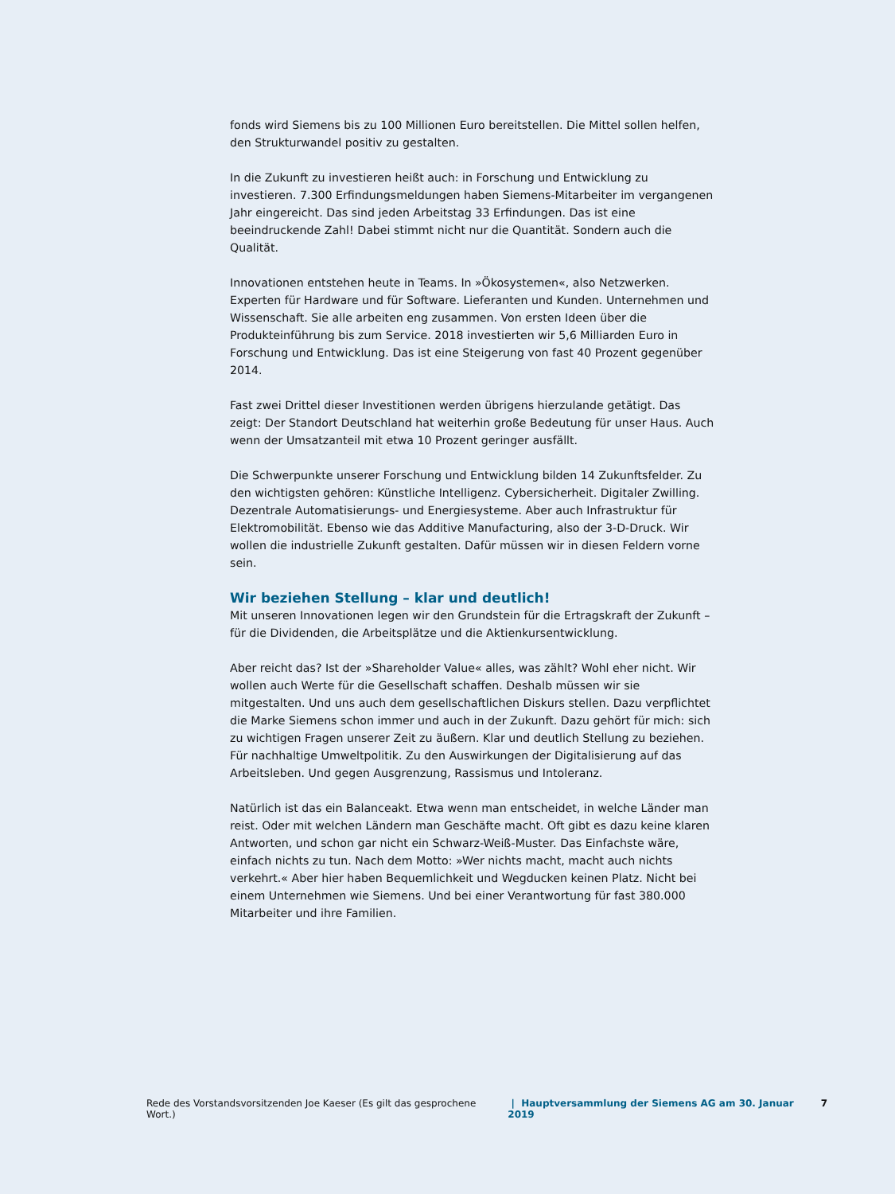fonds wird Siemens bis zu 100 Millionen Euro bereitstellen. Die Mittel sollen helfen, den Strukturwandel positiv zu gestalten.
In die Zukunft zu investieren heißt auch: in Forschung und Entwicklung zu investieren. 7.300 Erfindungsmeldungen haben Siemens-Mitarbeiter im vergangenen Jahr eingereicht. Das sind jeden Arbeitstag 33 Erfindungen. Das ist eine beeindruckende Zahl! Dabei stimmt nicht nur die Quantität. Sondern auch die Qualität.
Innovationen entstehen heute in Teams. In »Ökosystemen«, also Netzwerken. Experten für Hardware und für Software. Lieferanten und Kunden. Unternehmen und Wissenschaft. Sie alle arbeiten eng zusammen. Von ersten Ideen über die Produkteinführung bis zum Service. 2018 investierten wir 5,6 Milliarden Euro in Forschung und Entwicklung. Das ist eine Steigerung von fast 40 Prozent gegenüber 2014.
Fast zwei Drittel dieser Investitionen werden übrigens hierzulande getätigt. Das zeigt: Der Standort Deutschland hat weiterhin große Bedeutung für unser Haus. Auch wenn der Umsatzanteil mit etwa 10 Prozent geringer ausfällt.
Die Schwerpunkte unserer Forschung und Entwicklung bilden 14 Zukunftsfelder. Zu den wichtigsten gehören: Künstliche Intelligenz. Cybersicherheit. Digitaler Zwilling. Dezentrale Automatisierungs- und Energiesysteme. Aber auch Infrastruktur für Elektromobilität. Ebenso wie das Additive Manufacturing, also der 3-D-Druck. Wir wollen die industrielle Zukunft gestalten. Dafür müssen wir in diesen Feldern vorne sein.
Wir beziehen Stellung – klar und deutlich!
Mit unseren Innovationen legen wir den Grundstein für die Ertragskraft der Zukunft – für die Dividenden, die Arbeitsplätze und die Aktienkursentwicklung.
Aber reicht das? Ist der »Shareholder Value« alles, was zählt? Wohl eher nicht. Wir wollen auch Werte für die Gesellschaft schaffen. Deshalb müssen wir sie mitgestalten. Und uns auch dem gesellschaftlichen Diskurs stellen. Dazu verpflichtet die Marke Siemens schon immer und auch in der Zukunft. Dazu gehört für mich: sich zu wichtigen Fragen unserer Zeit zu äußern. Klar und deutlich Stellung zu beziehen. Für nachhaltige Umweltpolitik. Zu den Auswirkungen der Digitalisierung auf das Arbeitsleben. Und gegen Ausgrenzung, Rassismus und Intoleranz.
Natürlich ist das ein Balanceakt. Etwa wenn man entscheidet, in welche Länder man reist. Oder mit welchen Ländern man Geschäfte macht. Oft gibt es dazu keine klaren Antworten, und schon gar nicht ein Schwarz-Weiß-Muster. Das Einfachste wäre, einfach nichts zu tun. Nach dem Motto: »Wer nichts macht, macht auch nichts verkehrt.« Aber hier haben Bequemlichkeit und Wegducken keinen Platz. Nicht bei einem Unternehmen wie Siemens. Und bei einer Verantwortung für fast 380.000 Mitarbeiter und ihre Familien.
Rede des Vorstandsvorsitzenden Joe Kaeser (Es gilt das gesprochene Wort.) | Hauptversammlung der Siemens AG am 30. Januar 2019 7